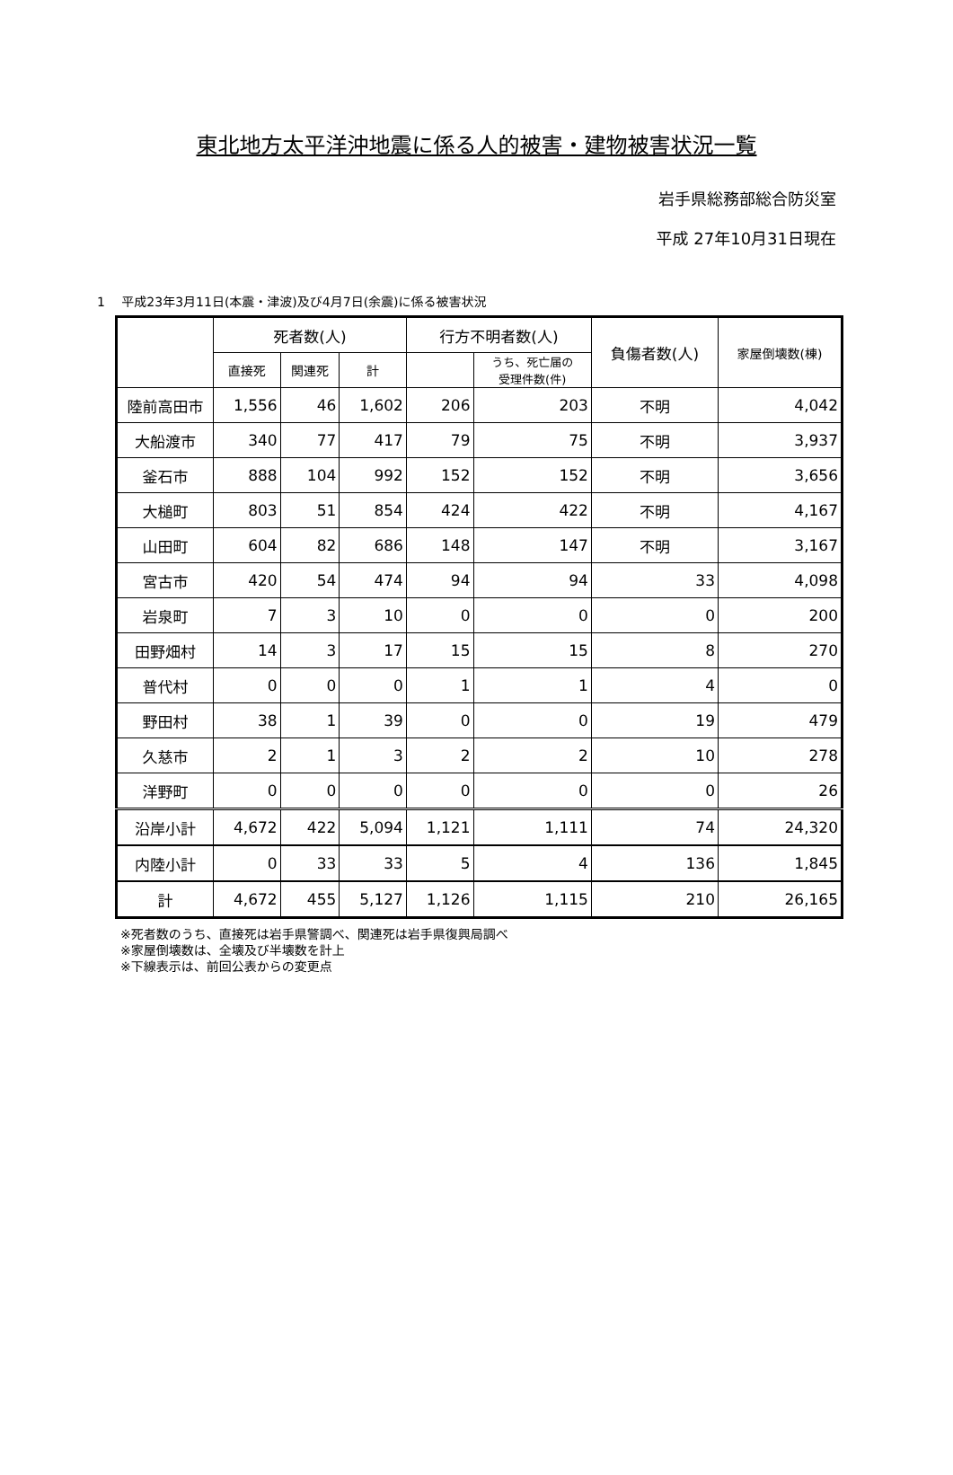東北地方太平洋沖地震に係る人的被害・建物被害状況一覧
岩手県総務部総合防災室
平成 27年10月31日現在
1　 平成23年3月11日(本震・津波)及び4月7日(余震)に係る被害状況
| | 死者数(人) | | | 行方不明者数(人) | | 負傷者数(人) | 家屋倒壊数(棟) |
| --- | --- | --- | --- | --- | --- | --- | --- |
| | 直接死 | 関連死 | 計 | | うち、死亡届の 受理件数(件) | | |
| 陸前高田市 | 1,556 | 46 | 1,602 | 206 | 203 | 不明 | 4,042 |
| 大船渡市 | 340 | 77 | 417 | 79 | 75 | 不明 | 3,937 |
| 釜石市 | 888 | 104 | 992 | 152 | 152 | 不明 | 3,656 |
| 大槌町 | 803 | 51 | 854 | 424 | 422 | 不明 | 4,167 |
| 山田町 | 604 | 82 | 686 | 148 | 147 | 不明 | 3,167 |
| 宮古市 | 420 | 54 | 474 | 94 | 94 | 33 | 4,098 |
| 岩泉町 | 7 | 3 | 10 | 0 | 0 | 0 | 200 |
| 田野畑村 | 14 | 3 | 17 | 15 | 15 | 8 | 270 |
| 普代村 | 0 | 0 | 0 | 1 | 1 | 4 | 0 |
| 野田村 | 38 | 1 | 39 | 0 | 0 | 19 | 479 |
| 久慈市 | 2 | 1 | 3 | 2 | 2 | 10 | 278 |
| 洋野町 | 0 | 0 | 0 | 0 | 0 | 0 | 26 |
| 沿岸小計 | 4,672 | 422 | 5,094 | 1,121 | 1,111 | 74 | 24,320 |
| 内陸小計 | 0 | 33 | 33 | 5 | 4 | 136 | 1,845 |
| 計 | 4,672 | 455 | 5,127 | 1,126 | 1,115 | 210 | 26,165 |
※死者数のうち、直接死は岩手県警調べ、関連死は岩手県復興局調べ
※家屋倒壊数は、全壊及び半壊数を計上
※下線表示は、前回公表からの変更点